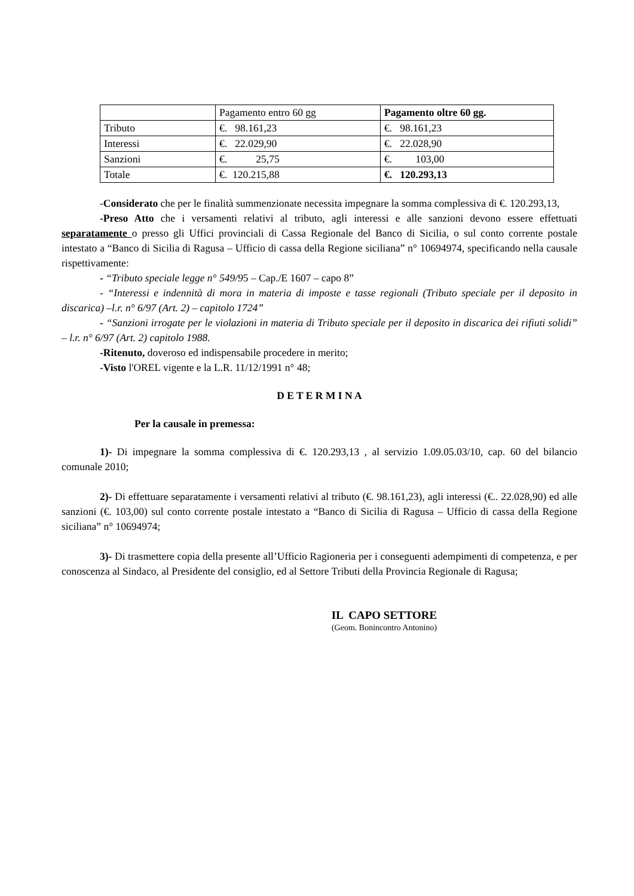| | Pagamento entro 60 gg | Pagamento oltre 60 gg. |
| Tributo | €. 98.161,23 | €. 98.161,23 |
| Interessi | €. 22.029,90 | €. 22.028,90 |
| Sanzioni | €. 25,75 | €. 103,00 |
| Totale | €. 120.215,88 | €. 120.293,13 |
-Considerato che per le finalità summenzionate necessita impegnare la somma complessiva di €. 120.293,13,
-Preso Atto che i versamenti relativi al tributo, agli interessi e alle sanzioni devono essere effettuati separatamente o presso gli Uffici provinciali di Cassa Regionale del Banco di Sicilia, o sul conto corrente postale intestato a “Banco di Sicilia di Ragusa – Ufficio di cassa della Regione siciliana” n° 10694974, specificando nella causale rispettivamente:
- “Tributo speciale legge n° 549/95 – Cap./E 1607 – capo 8”
- “Interessi e indennità di mora in materia di imposte e tasse regionali (Tributo speciale per il deposito in discarica) –l.r. n° 6/97 (Art. 2) – capitolo 1724”
- “Sanzioni irrogate per le violazioni in materia di Tributo speciale per il deposito in discarica dei rifiuti solidi” – l.r. n° 6/97 (Art. 2) capitolo 1988.
-Ritenuto, doveroso ed indispensabile procedere in merito;
-Visto l'OREL vigente e la L.R. 11/12/1991 n° 48;
D E T E R M I N A
Per la causale in premessa:
1)- Di impegnare la somma complessiva di €. 120.293,13 , al servizio 1.09.05.03/10, cap. 60 del bilancio comunale 2010;
2)- Di effettuare separatamente i versamenti relativi al tributo (€. 98.161,23), agli interessi (€.. 22.028,90) ed alle sanzioni (€. 103,00) sul conto corrente postale intestato a “Banco di Sicilia di Ragusa – Ufficio di cassa della Regione siciliana” n° 10694974;
3)- Di trasmettere copia della presente all’Ufficio Ragioneria per i conseguenti adempimenti di competenza, e per conoscenza al Sindaco, al Presidente del consiglio, ed al Settore Tributi della Provincia Regionale di Ragusa;
IL CAPO SETTORE
(Geom. Bonincontro Antonino)